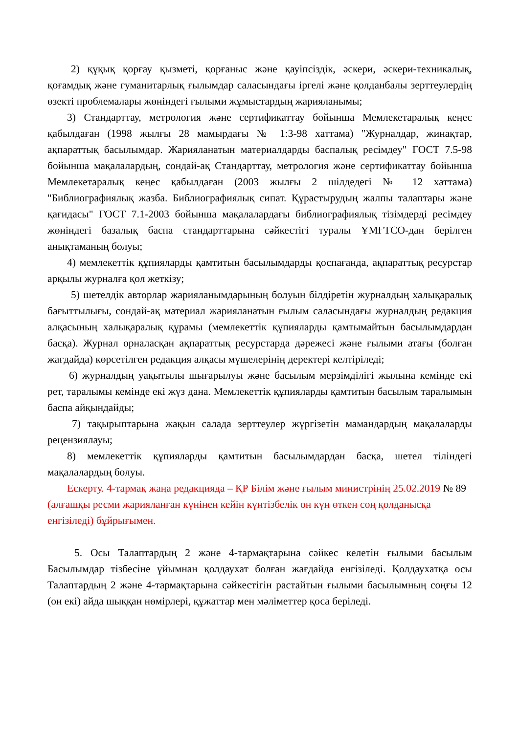2) құқық қорғау қызметі, қорғаныс және қауіпсіздік, әскери, әскери-техникалық, қоғамдық және гуманитарлық ғылымдар саласындағы іргелі және қолданбалы зерттеулердің өзекті проблемалары жөніндегі ғылыми жұмыстардың жарияланымы;
3) Стандарттау, метрология және сертификаттау бойынша Мемлекетаралық кеңес қабылдаған (1998 жылғы 28 мамырдағы № 1:3-98 хаттама) "Журналдар, жинақтар, ақпараттық басылымдар. Жарияланатын материалдарды баспалық ресімдеу" ГОСТ 7.5-98 бойынша мақалалардың, сондай-ақ Стандарттау, метрология және сертификаттау бойынша Мемлекетаралық кеңес қабылдаған (2003 жылғы 2 шілдедегі № 12 хаттама) "Библиографиялық жазба. Библиографиялық сипат. Құрастырудың жалпы талаптары және қағидасы" ГОСТ 7.1-2003 бойынша мақалалардағы библиографиялық тізімдерді ресімдеу жөніндегі базалық баспа стандарттарына сәйкестігі туралы ҰМҒТСО-дан берілген анықтаманың болуы;
4) мемлекеттік құпияларды қамтитын басылымдарды қоспағанда, ақпараттық ресурстар арқылы журналға қол жеткізу;
5) шетелдік авторлар жарияланымдарының болуын білдіретін журналдың халықаралық бағыттылығы, сондай-ақ материал жарияланатын ғылым саласындағы журналдың редакция алқасының халықаралық құрамы (мемлекеттік құпияларды қамтымайтын басылымдардан басқа). Журнал орналасқан ақпараттық ресурстарда дәрежесі және ғылыми атағы (болған жағдайда) көрсетілген редакция алқасы мүшелерінің деректері келтіріледі;
6) журналдың уақытылы шығарылуы және басылым мерзімділігі жылына кемінде екі рет, таралымы кемінде екі жүз дана. Мемлекеттік құпияларды қамтитын басылым таралымын баспа айқындайды;
7) тақырыптарына жақын салада зерттеулер жүргізетін мамандардың мақалаларды рецензиялауы;
8) мемлекеттік құпияларды қамтитын басылымдардан басқа, шетел тіліндегі мақалалардың болуы.
Ескерту. 4-тармақ жаңа редакцияда – ҚР Білім және ғылым министрінің 25.02.2019 № 89 (алғашқы ресми жарияланған күнінен кейін күнтізбелік он күн өткен соң қолданысқа енгізіледі) бұйрығымен.
5. Осы Талаптардың 2 және 4-тармақтарына сәйкес келетін ғылыми басылым Басылымдар тізбесіне ұйымнан қолдаухат болған жағдайда енгізіледі. Қолдаухатқа осы Талаптардың 2 және 4-тармақтарына сәйкестігін растайтын ғылыми басылымның соңғы 12 (он екі) айда шыққан нөмірлері, құжаттар мен мәліметтер қоса беріледі.